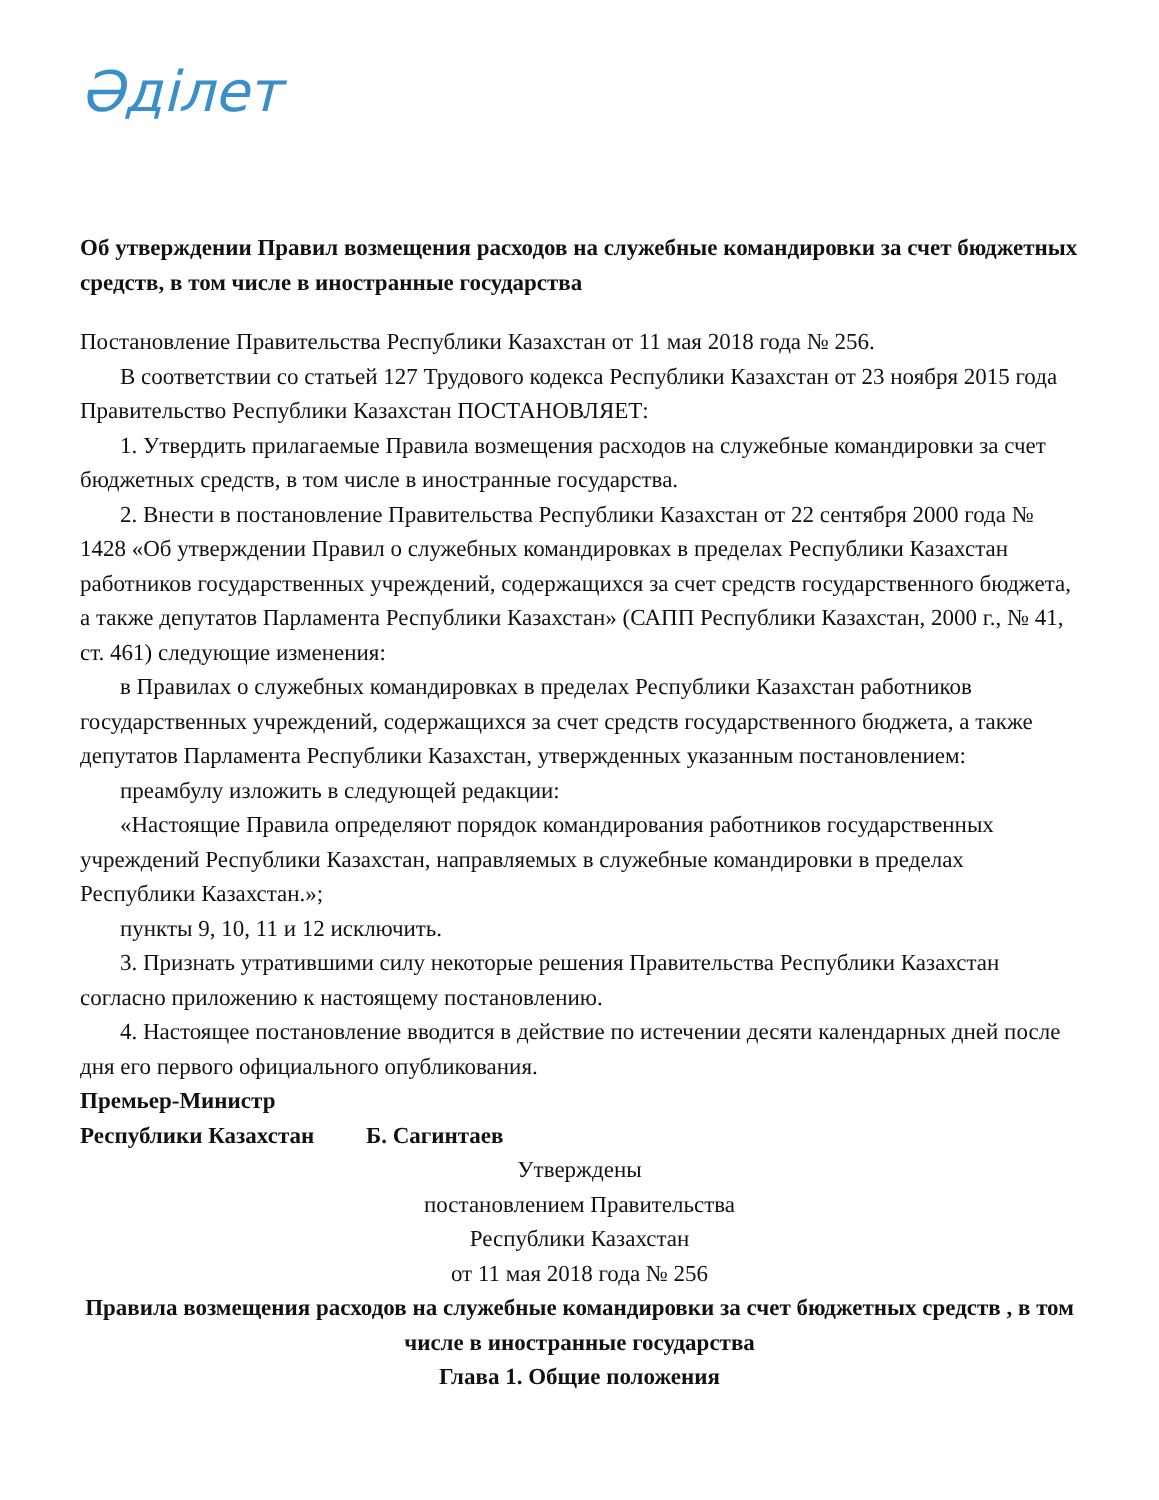Әділет
Об утверждении Правил возмещения расходов на служебные командировки за счет бюджетных средств, в том числе в иностранные государства
Постановление Правительства Республики Казахстан от 11 мая 2018 года № 256.
В соответствии со статьей 127 Трудового кодекса Республики Казахстан от 23 ноября 2015 года Правительство Республики Казахстан ПОСТАНОВЛЯЕТ:
1. Утвердить прилагаемые Правила возмещения расходов на служебные командировки за счет бюджетных средств, в том числе в иностранные государства.
2. Внести в постановление Правительства Республики Казахстан от 22 сентября 2000 года № 1428 «Об утверждении Правил о служебных командировках в пределах Республики Казахстан работников государственных учреждений, содержащихся за счет средств государственного бюджета, а также депутатов Парламента Республики Казахстан» (САПП Республики Казахстан, 2000 г., № 41, ст. 461) следующие изменения:
в Правилах о служебных командировках в пределах Республики Казахстан работников государственных учреждений, содержащихся за счет средств государственного бюджета, а также депутатов Парламента Республики Казахстан, утвержденных указанным постановлением:
преамбулу изложить в следующей редакции:
«Настоящие Правила определяют порядок командирования работников государственных учреждений Республики Казахстан, направляемых в служебные командировки в пределах Республики Казахстан.»;
пункты 9, 10, 11 и 12 исключить.
3. Признать утратившими силу некоторые решения Правительства Республики Казахстан согласно приложению к настоящему постановлению.
4. Настоящее постановление вводится в действие по истечении десяти календарных дней после дня его первого официального опубликования.
Премьер-Министр
Республики Казахстан Б. Сагинтаев
Утверждены
постановлением Правительства
Республики Казахстан
от 11 мая 2018 года № 256
Правила возмещения расходов на служебные командировки за счет бюджетных средств , в том числе в иностранные государства
Глава 1. Общие положения